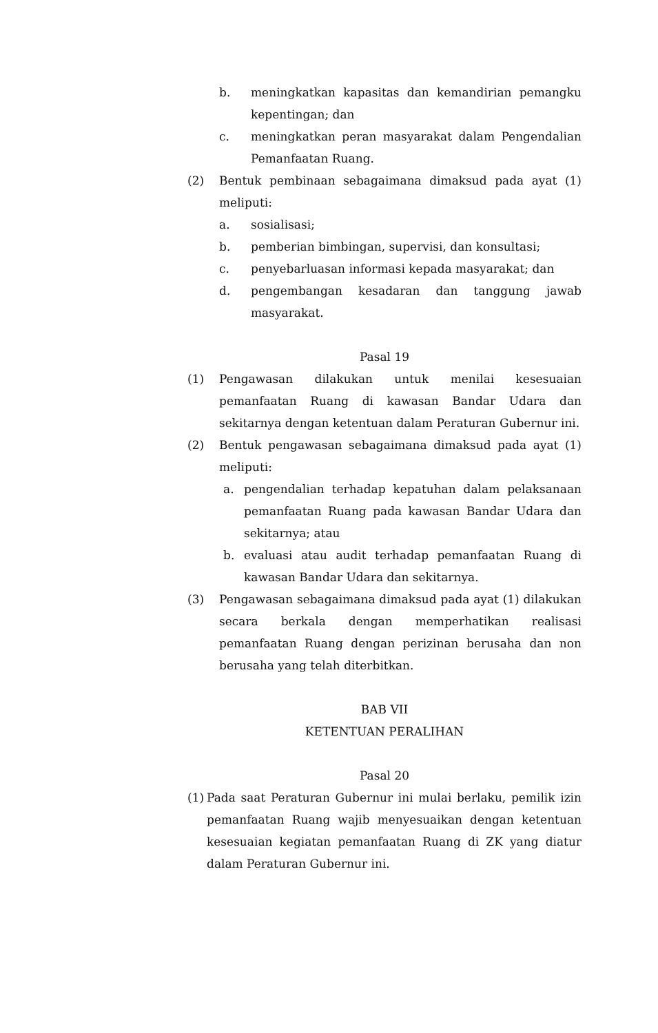b. meningkatkan kapasitas dan kemandirian pemangku kepentingan; dan
c. meningkatkan peran masyarakat dalam Pengendalian Pemanfaatan Ruang.
(2) Bentuk pembinaan sebagaimana dimaksud pada ayat (1) meliputi:
a. sosialisasi;
b. pemberian bimbingan, supervisi, dan konsultasi;
c. penyebarluasan informasi kepada masyarakat; dan
d. pengembangan kesadaran dan tanggung jawab masyarakat.
Pasal 19
(1) Pengawasan dilakukan untuk menilai kesesuaian pemanfaatan Ruang di kawasan Bandar Udara dan sekitarnya dengan ketentuan dalam Peraturan Gubernur ini.
(2) Bentuk pengawasan sebagaimana dimaksud pada ayat (1) meliputi:
a. pengendalian terhadap kepatuhan dalam pelaksanaan pemanfaatan Ruang pada kawasan Bandar Udara dan sekitarnya; atau
b. evaluasi atau audit terhadap pemanfaatan Ruang di kawasan Bandar Udara dan sekitarnya.
(3) Pengawasan sebagaimana dimaksud pada ayat (1) dilakukan secara berkala dengan memperhatikan realisasi pemanfaatan Ruang dengan perizinan berusaha dan non berusaha yang telah diterbitkan.
BAB VII
KETENTUAN PERALIHAN
Pasal 20
(1)
Pada saat Peraturan Gubernur ini mulai berlaku, pemilik izin pemanfaatan Ruang wajib menyesuaikan dengan ketentuan kesesuaian kegiatan pemanfaatan Ruang di ZK yang diatur dalam Peraturan Gubernur ini.